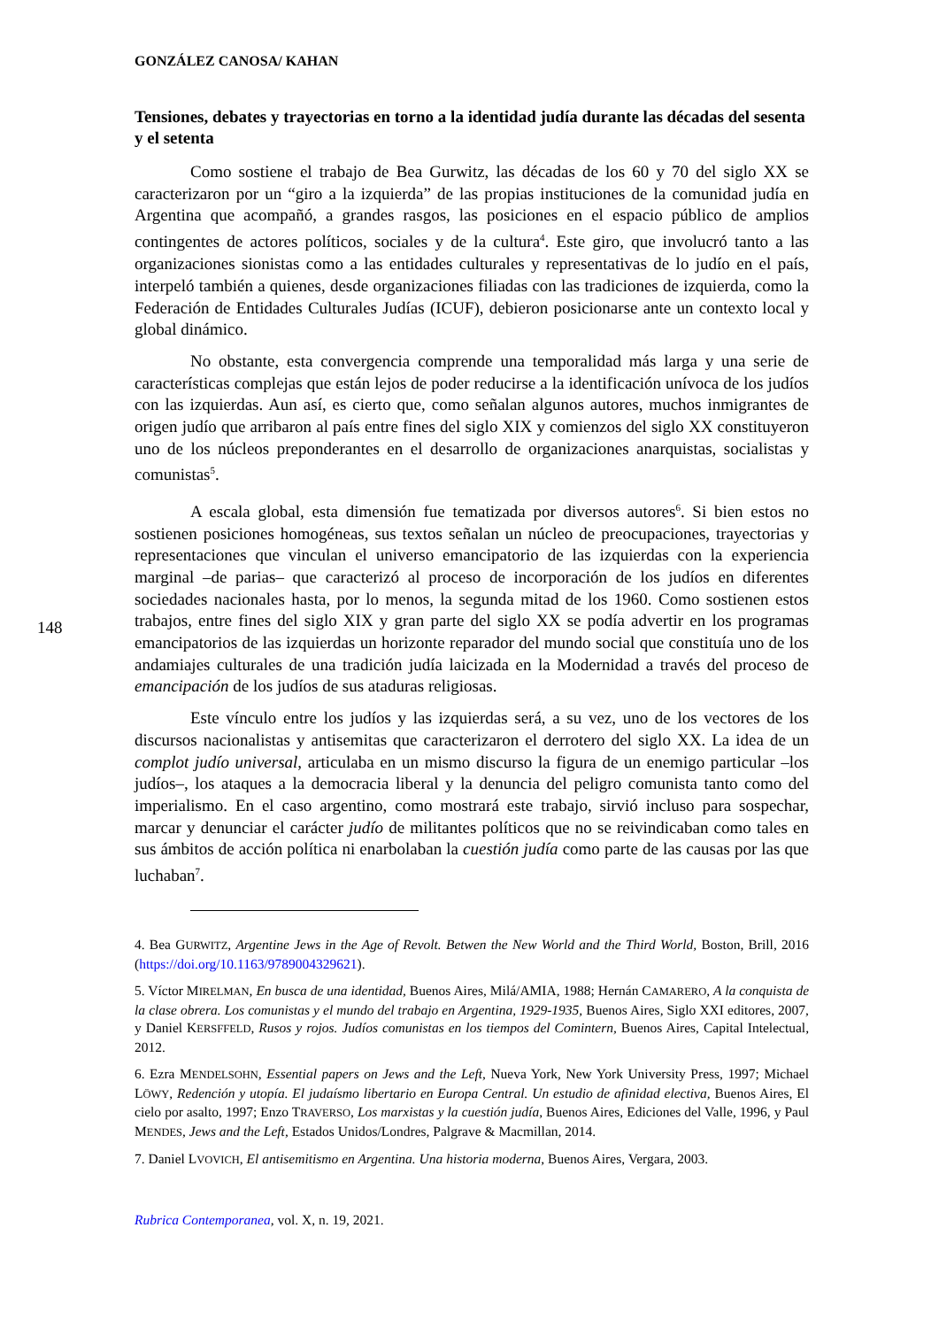GONZÁLEZ CANOSA/ KAHAN
Tensiones, debates y trayectorias en torno a la identidad judía durante las décadas del sesenta y el setenta
Como sostiene el trabajo de Bea Gurwitz, las décadas de los 60 y 70 del siglo XX se caracterizaron por un “giro a la izquierda” de las propias instituciones de la comunidad judía en Argentina que acompañó, a grandes rasgos, las posiciones en el espacio público de amplios contingentes de actores políticos, sociales y de la cultura<sup>4</sup>. Este giro, que involucró tanto a las organizaciones sionistas como a las entidades culturales y representativas de lo judío en el país, interpeló también a quienes, desde organizaciones filiadas con las tradiciones de izquierda, como la Federación de Entidades Culturales Judías (ICUF), debieron posicionarse ante un contexto local y global dinámico.
No obstante, esta convergencia comprende una temporalidad más larga y una serie de características complejas que están lejos de poder reducirse a la identificación unívoca de los judíos con las izquierdas. Aun así, es cierto que, como señalan algunos autores, muchos inmigrantes de origen judío que arribaron al país entre fines del siglo XIX y comienzos del siglo XX constituyeron uno de los núcleos preponderantes en el desarrollo de organizaciones anarquistas, socialistas y comunistas<sup>5</sup>.
A escala global, esta dimensión fue tematizada por diversos autores<sup>6</sup>. Si bien estos no sostienen posiciones homogéneas, sus textos señalan un núcleo de preocupaciones, trayectorias y representaciones que vinculan el universo emancipatorio de las izquierdas con la experiencia marginal –de parias– que caracterizó al proceso de incorporación de los judíos en diferentes sociedades nacionales hasta, por lo menos, la segunda mitad de los 1960. Como sostienen estos trabajos, entre fines del siglo XIX y gran parte del siglo XX se podía advertir en los programas emancipatorios de las izquierdas un horizonte reparador del mundo social que constituía uno de los andamiajes culturales de una tradición judía laicizada en la Modernidad a través del proceso de emancipación de los judíos de sus ataduras religiosas.
Este vínculo entre los judíos y las izquierdas será, a su vez, uno de los vectores de los discursos nacionalistas y antisemitas que caracterizaron el derrotero del siglo XX. La idea de un complot judío universal, articulaba en un mismo discurso la figura de un enemigo particular –los judíos–, los ataques a la democracia liberal y la denuncia del peligro comunista tanto como del imperialismo. En el caso argentino, como mostrará este trabajo, sirvió incluso para sospechar, marcar y denunciar el carácter judío de militantes políticos que no se reivindicaban como tales en sus ámbitos de acción política ni enarbolaban la cuestión judía como parte de las causas por las que luchaban<sup>7</sup>.
4. Bea GURWITZ, Argentine Jews in the Age of Revolt. Betwen the New World and the Third World, Boston, Brill, 2016 (https://doi.org/10.1163/9789004329621).
5. Víctor MIRELMAN, En busca de una identidad, Buenos Aires, Milá/AMIA, 1988; Hernán CAMARERO, A la conquista de la clase obrera. Los comunistas y el mundo del trabajo en Argentina, 1929-1935, Buenos Aires, Siglo XXI editores, 2007, y Daniel KERSFFELD, Rusos y rojos. Judíos comunistas en los tiempos del Comintern, Buenos Aires, Capital Intelectual, 2012.
6. Ezra MENDELSOHN, Essential papers on Jews and the Left, Nueva York, New York University Press, 1997; Michael LÖWY, Redención y utopía. El judaísmo libertario en Europa Central. Un estudio de afinidad electiva, Buenos Aires, El cielo por asalto, 1997; Enzo TRAVERSO, Los marxistas y la cuestión judía, Buenos Aires, Ediciones del Valle, 1996, y Paul MENDES, Jews and the Left, Estados Unidos/Londres, Palgrave & Macmillan, 2014.
7. Daniel LVOVICH, El antisemitismo en Argentina. Una historia moderna, Buenos Aires, Vergara, 2003.
Rubrica Contemporanea, vol. X, n. 19, 2021.
148